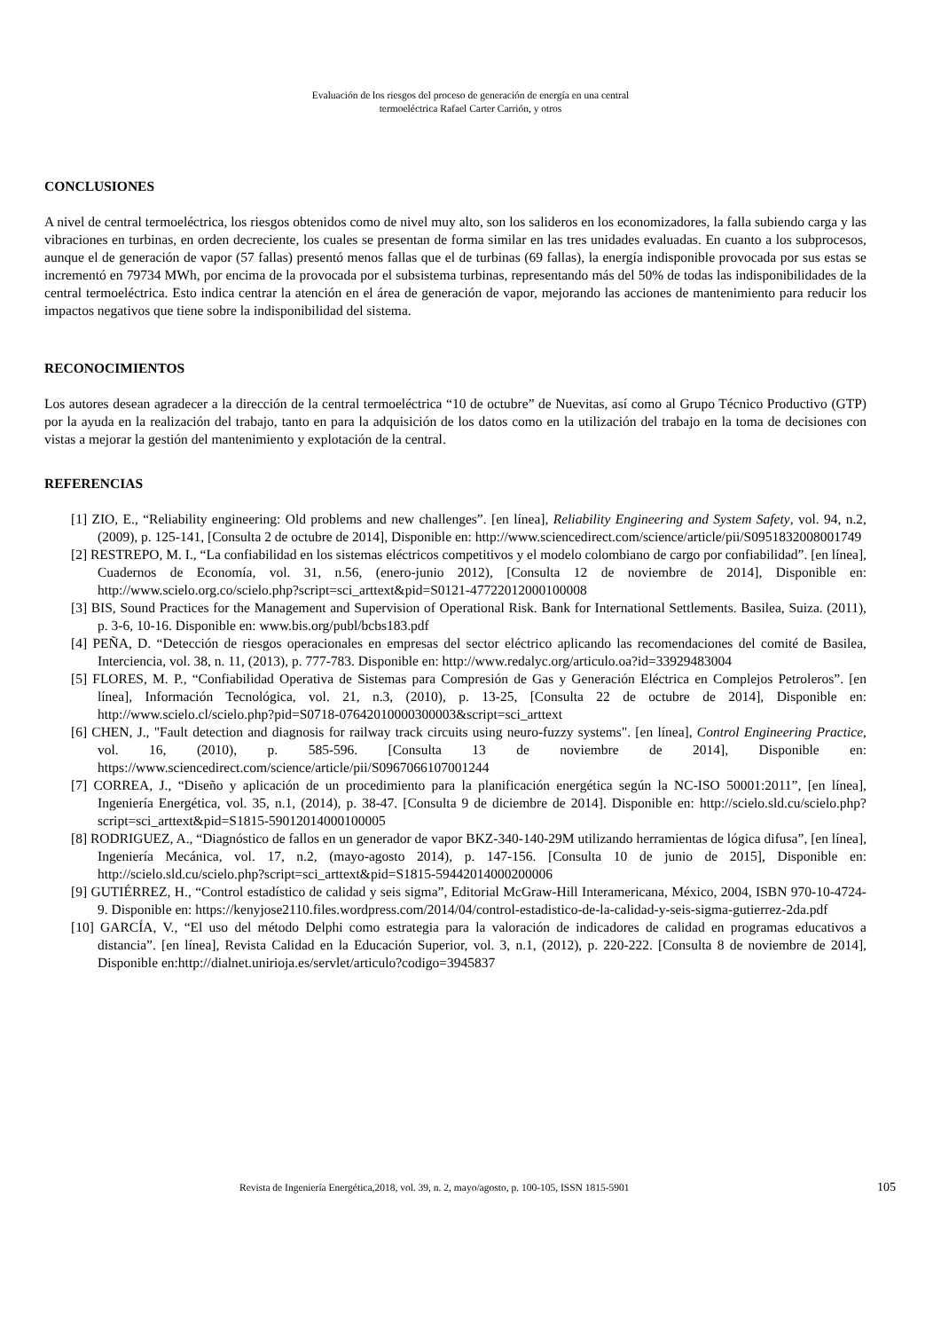Evaluación de los riesgos del proceso de generación de energía en una central
termoeléctrica Rafael Carter Carrión, y otros
CONCLUSIONES
A nivel de central termoeléctrica, los riesgos obtenidos como de nivel muy alto, son los salideros en los economizadores, la falla subiendo carga y las vibraciones en turbinas, en orden decreciente, los cuales se presentan de forma similar en las tres unidades evaluadas. En cuanto a los subprocesos, aunque el de generación de vapor (57 fallas) presentó menos fallas que el de turbinas (69 fallas), la energía indisponible provocada por sus estas se incrementó en 79734 MWh, por encima de la provocada por el subsistema turbinas, representando más del 50% de todas las indisponibilidades de la central termoeléctrica. Esto indica centrar la atención en el área de generación de vapor, mejorando las acciones de mantenimiento para reducir los impactos negativos que tiene sobre la indisponibilidad del sistema.
RECONOCIMIENTOS
Los autores desean agradecer a la dirección de la central termoeléctrica “10 de octubre” de Nuevitas, así como al Grupo Técnico Productivo (GTP) por la ayuda en la realización del trabajo, tanto en para la adquisición de los datos como en la utilización del trabajo en la toma de decisiones con vistas a mejorar la gestión del mantenimiento y explotación de la central.
REFERENCIAS
[1] ZIO, E., “Reliability engineering: Old problems and new challenges”. [en línea], Reliability Engineering and System Safety, vol. 94, n.2, (2009), p. 125-141, [Consulta 2 de octubre de 2014], Disponible en: http://www.sciencedirect.com/science/article/pii/S0951832008001749
[2] RESTREPO, M. I., “La confiabilidad en los sistemas eléctricos competitivos y el modelo colombiano de cargo por confiabilidad”. [en línea], Cuadernos de Economía, vol. 31, n.56, (enero-junio 2012), [Consulta 12 de noviembre de 2014], Disponible en: http://www.scielo.org.co/scielo.php?script=sci_arttext&pid=S0121-47722012000100008
[3] BIS, Sound Practices for the Management and Supervision of Operational Risk. Bank for International Settlements. Basilea, Suiza. (2011), p. 3-6, 10-16. Disponible en: www.bis.org/publ/bcbs183.pdf
[4] PEÑA, D. “Detección de riesgos operacionales en empresas del sector eléctrico aplicando las recomendaciones del comité de Basilea, Interciencia, vol. 38, n. 11, (2013), p. 777-783. Disponible en: http://www.redalyc.org/articulo.oa?id=33929483004
[5] FLORES, M. P., “Confiabilidad Operativa de Sistemas para Compresión de Gas y Generación Eléctrica en Complejos Petroleros”. [en línea], Información Tecnológica, vol. 21, n.3, (2010), p. 13-25, [Consulta 22 de octubre de 2014], Disponible en: http://www.scielo.cl/scielo.php?pid=S0718-07642010000300003&script=sci_arttext
[6] CHEN, J., "Fault detection and diagnosis for railway track circuits using neuro-fuzzy systems". [en línea], Control Engineering Practice, vol. 16, (2010), p. 585-596. [Consulta 13 de noviembre de 2014], Disponible en: https://www.sciencedirect.com/science/article/pii/S0967066107001244
[7] CORREA, J., “Diseño y aplicación de un procedimiento para la planificación energética según la NC-ISO 50001:2011”, [en línea], Ingeniería Energética, vol. 35, n.1, (2014), p. 38-47. [Consulta 9 de diciembre de 2014]. Disponible en: http://scielo.sld.cu/scielo.php?script=sci_arttext&pid=S1815-59012014000100005
[8] RODRIGUEZ, A., “Diagnóstico de fallos en un generador de vapor BKZ-340-140-29M utilizando herramientas de lógica difusa”, [en línea], Ingeniería Mecánica, vol. 17, n.2, (mayo-agosto 2014), p. 147-156. [Consulta 10 de junio de 2015], Disponible en: http://scielo.sld.cu/scielo.php?script=sci_arttext&pid=S1815-59442014000200006
[9] GUTIÉRREZ, H., “Control estadístico de calidad y seis sigma”, Editorial McGraw-Hill Interamericana, México, 2004, ISBN 970-10-4724-9. Disponible en: https://kenyjose2110.files.wordpress.com/2014/04/control-estadistico-de-la-calidad-y-seis-sigma-gutierrez-2da.pdf
[10] GARCÍA, V., “El uso del método Delphi como estrategia para la valoración de indicadores de calidad en programas educativos a distancia”. [en línea], Revista Calidad en la Educación Superior, vol. 3, n.1, (2012), p. 220-222. [Consulta 8 de noviembre de 2014], Disponible en:http://dialnet.unirioja.es/servlet/articulo?codigo=3945837
Revista de Ingeniería Energética,2018, vol. 39, n. 2, mayo/agosto, p. 100-105, ISSN 1815-5901 105